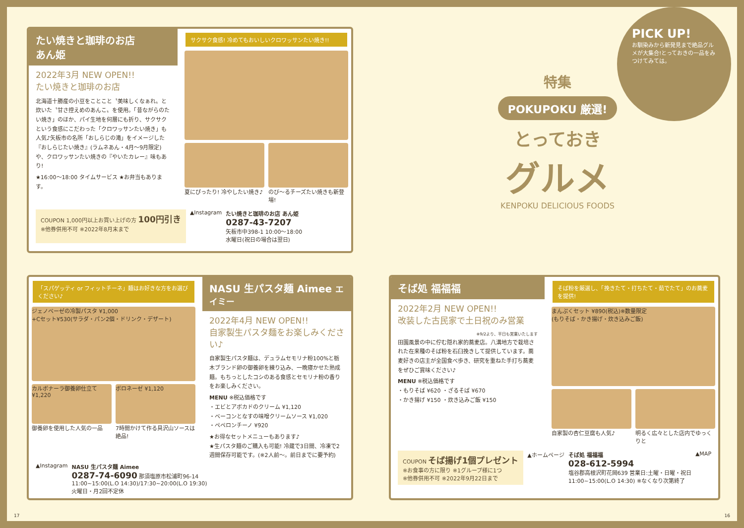たい焼きと珈琲のお店
あん姫
2022年3月 NEW OPEN!!
たい焼きと珈琲のお店
北海道十勝産の小豆をことこと〝美味しくなぁれ〟と炊いた〝甘さ控えめのあんこ〟を使用。「昔ながらのたい焼き」のほか、パイ生地を何層にも折り、サクサクという食感にこだわった「クロワッサンたい焼き」も人気♪矢板市の名所「おしらじの滝」をイメージした『おしらじたい焼き』(ラムネあん・4月〜9月限定)や、クロワッサンたい焼きの『やいたカレー』味もあり!
★16:00〜18:00 タイムサービス ★お弁当もあります。
サクサク食感! 冷めてもおいしいクロワッサンたい焼き!!
夏にぴったり! 冷やしたい焼き♪ のび〜るチーズたい焼きも新登場!
COUPON 1,000円以上お買い上げの方 100円引き
※他券併用不可 ※2022年8月末まで
▲Instagram たい焼きと珈琲のお店 あん姫
0287-43-7207
矢板市中398-1 10:00〜18:00
水曜日(祝日の場合は翌日)
PICK UP!
お馴染みから新発見まで絶品グルメが大集合!とっておきの一品をみつけてみては。
特集
POKUPOKU 厳選!
とっておき
グルメ
KENPOKU DELICIOUS FOODS
「スパゲッティ or フィットチーネ」麺はお好きな方をお選びください♪
ジェノベーゼの冷製パスタ ¥1,000
+Cセット¥530(サラダ・パン2個・ドリンク・デザート)
カルボナーラ御養卵仕立て ¥1,220
御養卵を使用した人気の一品
ボロネーゼ ¥1,120
7時間かけて作る具沢山ソースは絶品!
NASU 生パスタ麺 Aimee エイミー
2022年4月 NEW OPEN!!
自家製生パスタ麺をお楽しみください♪
自家製生パスタ麺は、デュラムセモリナ粉100%と栃木ブランド卵の御養卵を練り込み、一晩寝かせた熟成麺。もちっとしたコシのある食感とセモリナ粉の香りをお楽しみください。
MENU ※税込価格です
・エビとアボカドのクリーム ¥1,120
・ベーコンとなすの味噌クリームソース ¥1,020
・ペペロンチーノ ¥920
★お得なセットメニューもあります♪
★生パスタ麺のご購入も可能! 冷蔵で3日間、冷凍で2週間保存可能です。(※2人前〜。前日までに要予約)
▲Instagram NASU 生パスタ麺 Aimee
0287-74-6090 那須塩原市松浦町96-14
11:00~15:00(L.O 14:30)/17:30~20:00(L.O 19:30)
火曜日・月2回不定休
そば処 福福福
2022年2月 NEW OPEN!!
改装した古民家で土日祝のみ営業
※9/2より、平日も営業いたします
田園風景の中に佇む隠れ家的蕎麦店。八溝地方で栽培された在来種のそば粉を石臼挽きして提供しています。蕎麦好きの店主が全国食べ歩き、研究を重ねた手打ち蕎麦をぜひご賞味ください♪
MENU ※税込価格です
・もりそば ¥620 ・ざるそば ¥670
・かき揚げ ¥150 ・炊き込みご飯 ¥150
そば粉を厳選し、「挽きたて・打ちたて・茹でたて」のお蕎麦を提供!
まんぷくセット ¥890(税込)※数量限定
(もりそば・かき揚げ・炊き込みご飯)
自家製の杏仁豆腐も人気♪ 明るく広々とした店内でゆっくりと
COUPON そば揚げ1個プレゼント
※お食事の方に限り ※1グループ様に1つ
※他券併用不可 ※2022年9月22日まで
▲ホームページ そば処 福福福
028-612-5994
塩谷郡高根沢町花岡639 営業日:土曜・日曜・祝日
11:00~15:00(L.O 14:30) ※なくなり次第終了
▲MAP
17 16